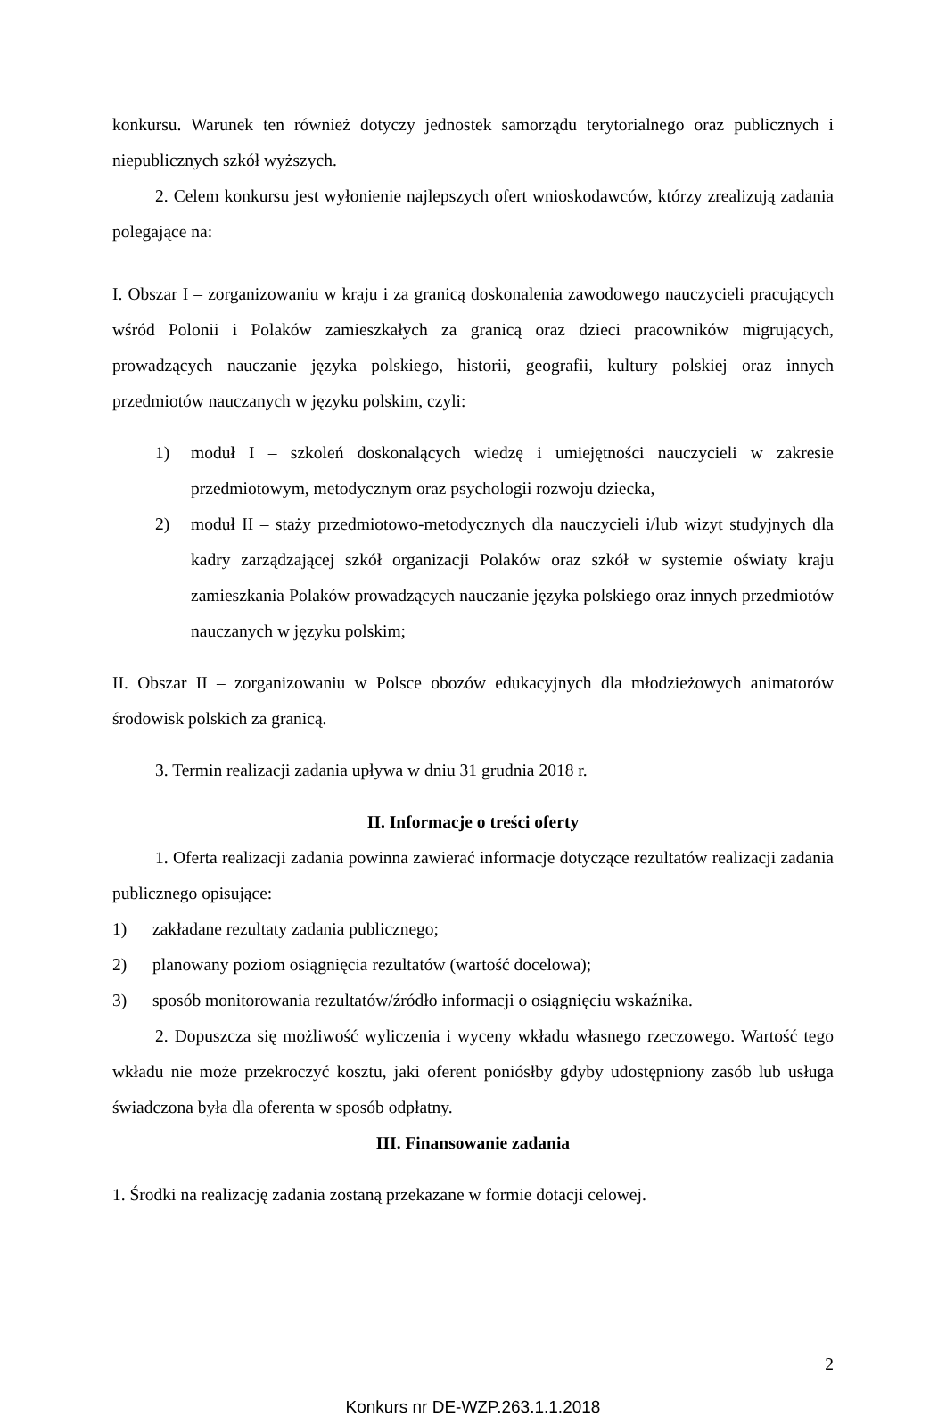konkursu. Warunek ten również dotyczy jednostek samorządu terytorialnego oraz publicznych i niepublicznych szkół wyższych.
2. Celem konkursu jest wyłonienie najlepszych ofert wnioskodawców, którzy zrealizują zadania polegające na:
I. Obszar I – zorganizowaniu w kraju i za granicą doskonalenia zawodowego nauczycieli pracujących wśród Polonii i Polaków zamieszkałych za granicą oraz dzieci pracowników migrujących, prowadzących nauczanie języka polskiego, historii, geografii, kultury polskiej oraz innych przedmiotów nauczanych w języku polskim, czyli:
1) moduł I – szkoleń doskonalących wiedzę i umiejętności nauczycieli w zakresie przedmiotowym, metodycznym oraz psychologii rozwoju dziecka,
2) moduł II – staży przedmiotowo-metodycznych dla nauczycieli i/lub wizyt studyjnych dla kadry zarządzającej szkół organizacji Polaków oraz szkół w systemie oświaty kraju zamieszkania Polaków prowadzących nauczanie języka polskiego oraz innych przedmiotów nauczanych w języku polskim;
II. Obszar II – zorganizowaniu w Polsce obozów edukacyjnych dla młodzieżowych animatorów środowisk polskich za granicą.
3. Termin realizacji zadania upływa w dniu 31 grudnia 2018 r.
II. Informacje o treści oferty
1. Oferta realizacji zadania powinna zawierać informacje dotyczące rezultatów realizacji zadania publicznego opisujące:
1) zakładane rezultaty zadania publicznego;
2) planowany poziom osiągnięcia rezultatów (wartość docelowa);
3) sposób monitorowania rezultatów/źródło informacji o osiągnięciu wskaźnika.
2. Dopuszcza się możliwość wyliczenia i wyceny wkładu własnego rzeczowego. Wartość tego wkładu nie może przekroczyć kosztu, jaki oferent poniósłby gdyby udostępniony zasób lub usługa świadczona była dla oferenta w sposób odpłatny.
III. Finansowanie zadania
1. Środki na realizację zadania zostaną przekazane w formie dotacji celowej.
2
Konkurs nr DE-WZP.263.1.1.2018